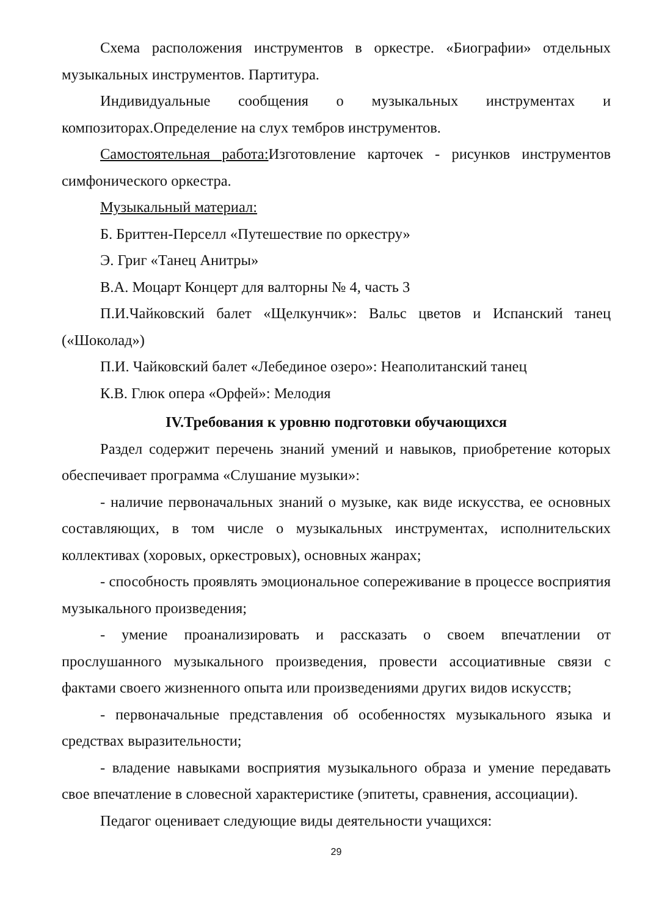Схема расположения инструментов в оркестре. «Биографии» отдельных музыкальных инструментов. Партитура.
Индивидуальные сообщения о музыкальных инструментах и композиторах.Определение на слух тембров инструментов.
Самостоятельная работа: Изготовление карточек - рисунков инструментов симфонического оркестра.
Музыкальный материал:
Б. Бриттен-Перселл «Путешествие по оркестру»
Э. Григ «Танец Анитры»
В.А. Моцарт Концерт для валторны № 4, часть 3
П.И.Чайковский балет «Щелкунчик»: Вальс цветов и Испанский танец («Шоколад»)
П.И. Чайковский балет «Лебединое озеро»: Неаполитанский танец
К.В. Глюк опера «Орфей»: Мелодия
IV.Требования к уровню подготовки обучающихся
Раздел содержит перечень знаний умений и навыков, приобретение которых обеспечивает программа «Слушание музыки»:
- наличие первоначальных знаний о музыке, как виде искусства, ее основных составляющих, в том числе о музыкальных инструментах, исполнительских коллективах (хоровых, оркестровых), основных жанрах;
- способность проявлять эмоциональное сопереживание в процессе восприятия музыкального произведения;
- умение проанализировать и рассказать о своем впечатлении от прослушанного музыкального произведения, провести ассоциативные связи с фактами своего жизненного опыта или произведениями других видов искусств;
- первоначальные представления об особенностях музыкального языка и средствах выразительности;
- владение навыками восприятия музыкального образа и умение передавать свое впечатление в словесной характеристике (эпитеты, сравнения, ассоциации).
Педагог оценивает следующие виды деятельности учащихся:
29